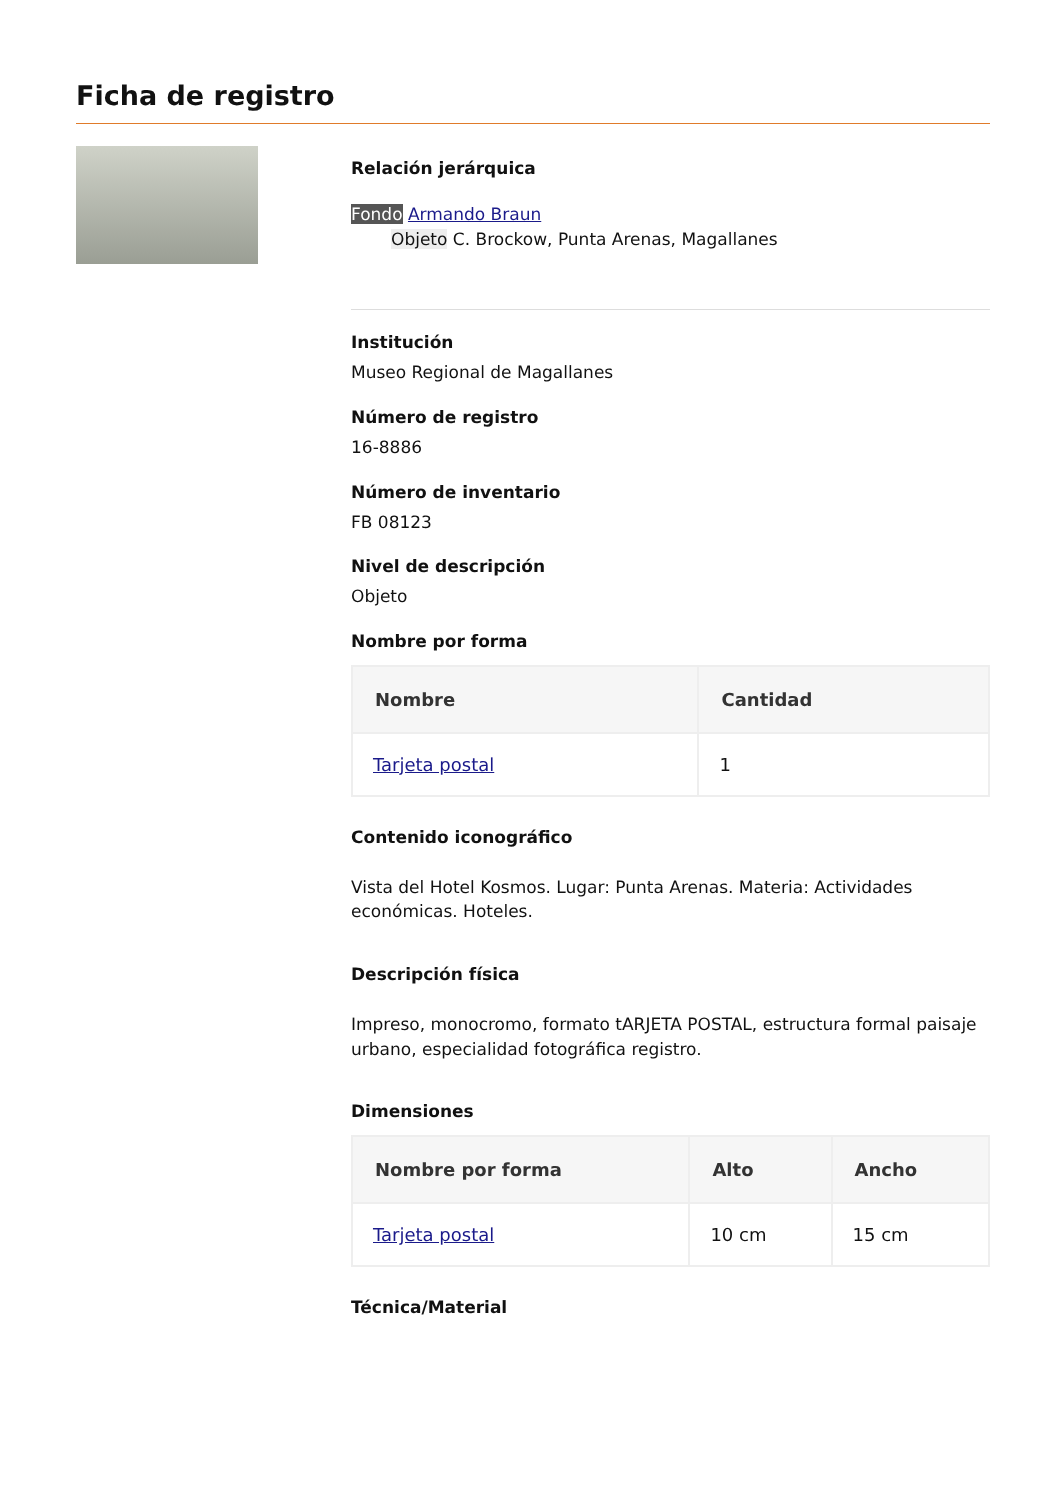Ficha de registro
Relación jerárquica
Fondo Armando Braun
Objeto C. Brockow, Punta Arenas, Magallanes
Institución
Museo Regional de Magallanes
Número de registro
16-8886
Número de inventario
FB 08123
Nivel de descripción
Objeto
Nombre por forma
| Nombre | Cantidad |
| --- | --- |
| Tarjeta postal | 1 |
Contenido iconográfico
Vista del Hotel Kosmos. Lugar: Punta Arenas. Materia: Actividades económicas. Hoteles.
Descripción física
Impreso, monocromo, formato tARJETA POSTAL, estructura formal paisaje urbano, especialidad fotográfica registro.
Dimensiones
| Nombre por forma | Alto | Ancho |
| --- | --- | --- |
| Tarjeta postal | 10 cm | 15 cm |
Técnica/Material